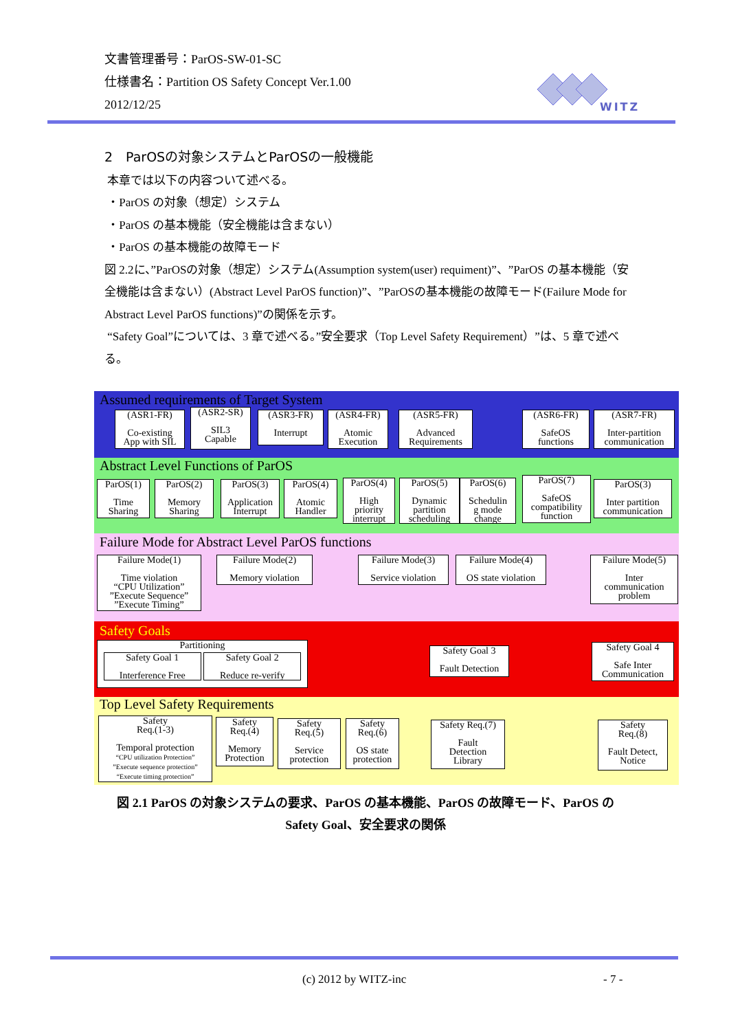文書管理番号：ParOS-SW-01-SC
仕様書名：Partition OS Safety Concept Ver.1.00
2012/12/25
WITZ
2　ParOSの対象システムとParOSの一般機能
本章では以下の内容ついて述べる。
・ParOS の対象（想定）システム
・ParOS の基本機能（安全機能は含まない）
・ParOS の基本機能の故障モード
図 2.2に、”ParOSの対象（想定）システム(Assumption system(user) requiment)”、”ParOS の基本機能（安全機能は含まない）(Abstract Level ParOS function)”、”ParOSの基本機能の故障モード(Failure Mode for Abstract Level ParOS functions)”の関係を示す。
“Safety Goal”については、3 章で述べる。”安全要求（Top Level Safety Requirement）”は、5 章で述べる。
Assumed requirements of Target System
(ASR1-FR)
Co-existing
App with SIL
(ASR2-SR)
SIL3
Capable
(ASR3-FR)
Interrupt
(ASR4-FR)
Atomic
Execution
(ASR5-FR)
Advanced
Requirements
(ASR6-FR)
SafeOS
functions
(ASR7-FR)
Inter-partition
communication
Abstract Level Functions of ParOS
ParOS(1)
Time
Sharing
ParOS(2)
Memory
Sharing
ParOS(3)
Application
Interrupt
ParOS(4)
Atomic
Handler
ParOS(4)
High
priority
interrupt
ParOS(5)
Dynamic
partition
scheduling
ParOS(6)
Schedulin
g mode
change
ParOS(7)
SafeOS
compatibility
function
ParOS(3)
Inter partition
communication
Failure Mode for Abstract Level ParOS functions
Failure Mode(1)
Time violation
“CPU Utilization”
”Execute Sequence”
”Execute Timing”
Failure Mode(2)
Memory violation
Failure Mode(3)
Service violation
Failure Mode(4)
OS state violation
Failure Mode(5)
Inter
communication
problem
Safety Goals
Partitioning
Safety Goal 1
Interference Free Safety Goal 2
Reduce re-verify
Safety Goal 3
Fault Detection
Safety Goal 4
Safe Inter
Communication
Top Level Safety Requirements
Safety
Req.(1-3)
Temporal protection
“CPU utilization Protection”
”Execute sequence protection”
“Execute timing protection”
Safety
Req.(4)
Memory
Protection
Safety
Req.(5)
Service
protection
Safety
Req.(6)
OS state
protection
Safety Req.(7)
Fault
Detection
Library
Safety
Req.(8)
Fault Detect,
Notice
図 2.1 ParOS の対象システムの要求、ParOS の基本機能、ParOS の故障モード、ParOS の Safety Goal、安全要求の関係
(c) 2012 by WITZ-inc - 7 -